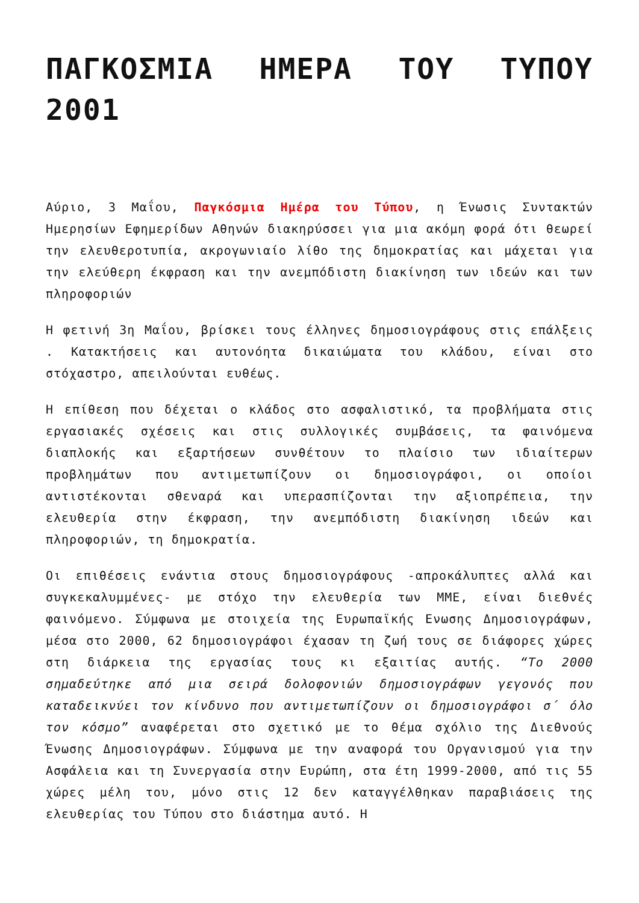ΠΑΓΚΟΣΜΙΑ ΗΜΕΡΑ ΤΟΥ ΤΥΠΟΥ 2001
Αύριο, 3 Μαΐου, Παγκόσμια Ημέρα του Τύπου, η Ένωσις Συντακτών Ημερησίων Εφημερίδων Αθηνών διακηρύσσει για μια ακόμη φορά ότι θεωρεί την ελευθεροτυπία, ακρογωνιαίο λίθο της δημοκρατίας και μάχεται για την ελεύθερη έκφραση και την ανεμπόδιστη διακίνηση των ιδεών και των πληροφοριών
Η φετινή 3η Μαΐου, βρίσκει τους έλληνες δημοσιογράφους στις επάλξεις . Κατακτήσεις και αυτονόητα δικαιώματα του κλάδου, είναι στο στόχαστρο, απειλούνται ευθέως.
Η επίθεση που δέχεται ο κλάδος στο ασφαλιστικό, τα προβλήματα στις εργασιακές σχέσεις και στις συλλογικές συμβάσεις, τα φαινόμενα διαπλοκής και εξαρτήσεων συνθέτουν το πλαίσιο των ιδιαίτερων προβλημάτων που αντιμετωπίζουν οι δημοσιογράφοι, οι οποίοι αντιστέκονται σθεναρά και υπερασπίζονται την αξιοπρέπεια, την ελευθερία στην έκφραση, την ανεμπόδιστη διακίνηση ιδεών και πληροφοριών, τη δημοκρατία.
Οι επιθέσεις ενάντια στους δημοσιογράφους -απροκάλυπτες αλλά και συγκεκαλυμμένες- με στόχο την ελευθερία των ΜΜΕ, είναι διεθνές φαινόμενο. Σύμφωνα με στοιχεία της Ευρωπαϊκής Ενωσης Δημοσιογράφων, μέσα στο 2000, 62 δημοσιογράφοι έχασαν τη ζωή τους σε διάφορες χώρες στη διάρκεια της εργασίας τους κι εξαιτίας αυτής. “Το 2000 σημαδεύτηκε από μια σειρά δολοφονιών δημοσιογράφων γεγονός που καταδεικνύει τον κίνδυνο που αντιμετωπίζουν οι δημοσιογράφοι σ΄ όλο τον κόσμο” αναφέρεται στο σχετικό με το θέμα σχόλιο της Διεθνούς Ένωσης Δημοσιογράφων. Σύμφωνα με την αναφορά του Οργανισμού για την Ασφάλεια και τη Συνεργασία στην Ευρώπη, στα έτη 1999-2000, από τις 55 χώρες μέλη του, μόνο στις 12 δεν καταγγέλθηκαν παραβιάσεις της ελευθερίας του Τύπου στο διάστημα αυτό. Η